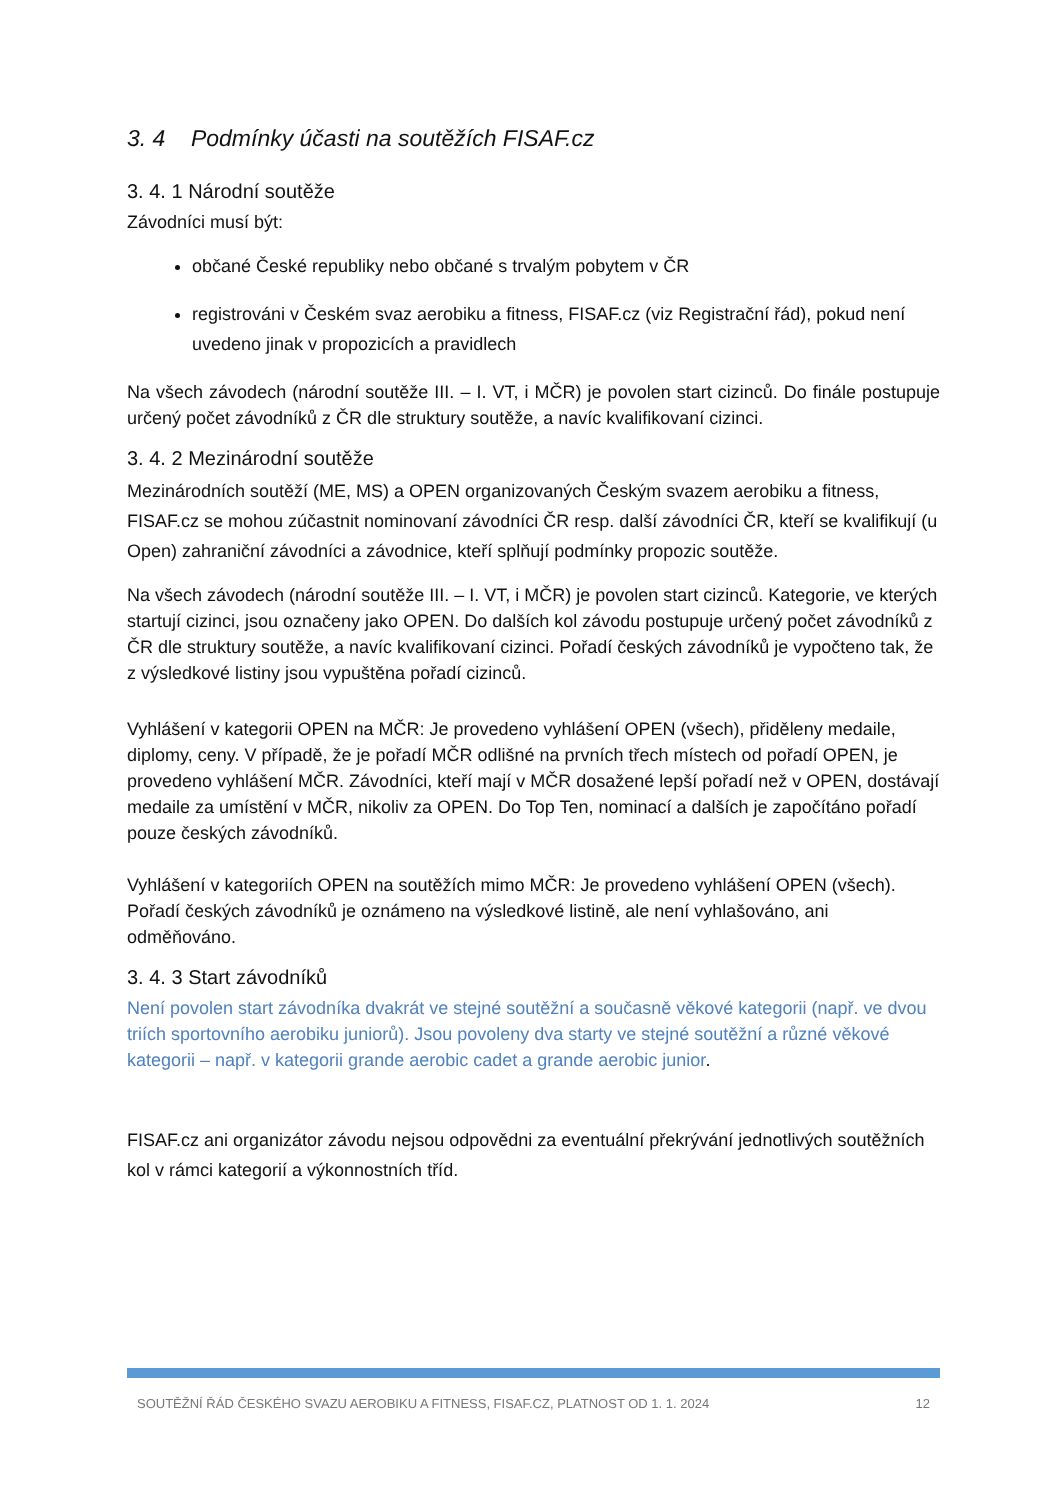3. 4 Podmínky účasti na soutěžích FISAF.cz
3. 4. 1 Národní soutěže
Závodníci musí být:
občané České republiky nebo občané s trvalým pobytem v ČR
registrováni v Českém svaz aerobiku a fitness, FISAF.cz (viz Registrační řád), pokud není uvedeno jinak v propozicích a pravidlech
Na všech závodech (národní soutěže III. – I. VT, i MČR) je povolen start cizinců. Do finále postupuje určený počet závodníků z ČR dle struktury soutěže, a navíc kvalifikovaní cizinci.
3. 4. 2 Mezinárodní soutěže
Mezinárodních soutěží (ME, MS) a OPEN organizovaných Českým svazem aerobiku a fitness, FISAF.cz se mohou zúčastnit nominovaní závodníci ČR resp. další závodníci ČR, kteří se kvalifikují (u Open) zahraniční závodníci a závodnice, kteří splňují podmínky propozic soutěže.
Na všech závodech (národní soutěže III. – I. VT, i MČR) je povolen start cizinců. Kategorie, ve kterých startují cizinci, jsou označeny jako OPEN. Do dalších kol závodu postupuje určený počet závodníků z ČR dle struktury soutěže, a navíc kvalifikovaní cizinci. Pořadí českých závodníků je vypočteno tak, že z výsledkové listiny jsou vypuštěna pořadí cizinců.
Vyhlášení v kategorii OPEN na MČR: Je provedeno vyhlášení OPEN (všech), přiděleny medaile, diplomy, ceny. V případě, že je pořadí MČR odlišné na prvních třech místech od pořadí OPEN, je provedeno vyhlášení MČR. Závodníci, kteří mají v MČR dosažené lepší pořadí než v OPEN, dostávají medaile za umístění v MČR, nikoliv za OPEN. Do Top Ten, nominací a dalších je započítáno pořadí pouze českých závodníků.
Vyhlášení v kategoriích OPEN na soutěžích mimo MČR: Je provedeno vyhlášení OPEN (všech). Pořadí českých závodníků je oznámeno na výsledkové listině, ale není vyhlašováno, ani odměňováno.
3. 4. 3 Start závodníků
Není povolen start závodníka dvakrát ve stejné soutěžní a současně věkové kategorii (např. ve dvou triích sportovního aerobiku juniorů). Jsou povoleny dva starty ve stejné soutěžní a různé věkové kategorii – např. v kategorii grande aerobic cadet a grande aerobic junior.
FISAF.cz ani organizátor závodu nejsou odpovědni za eventuální překrývání jednotlivých soutěžních kol v rámci kategorií a výkonnostních tříd.
SOUTĚŽNÍ ŘÁD ČESKÉHO SVAZU AEROBIKU A FITNESS, FISAF.CZ, PLATNOST OD 1. 1. 2024 12